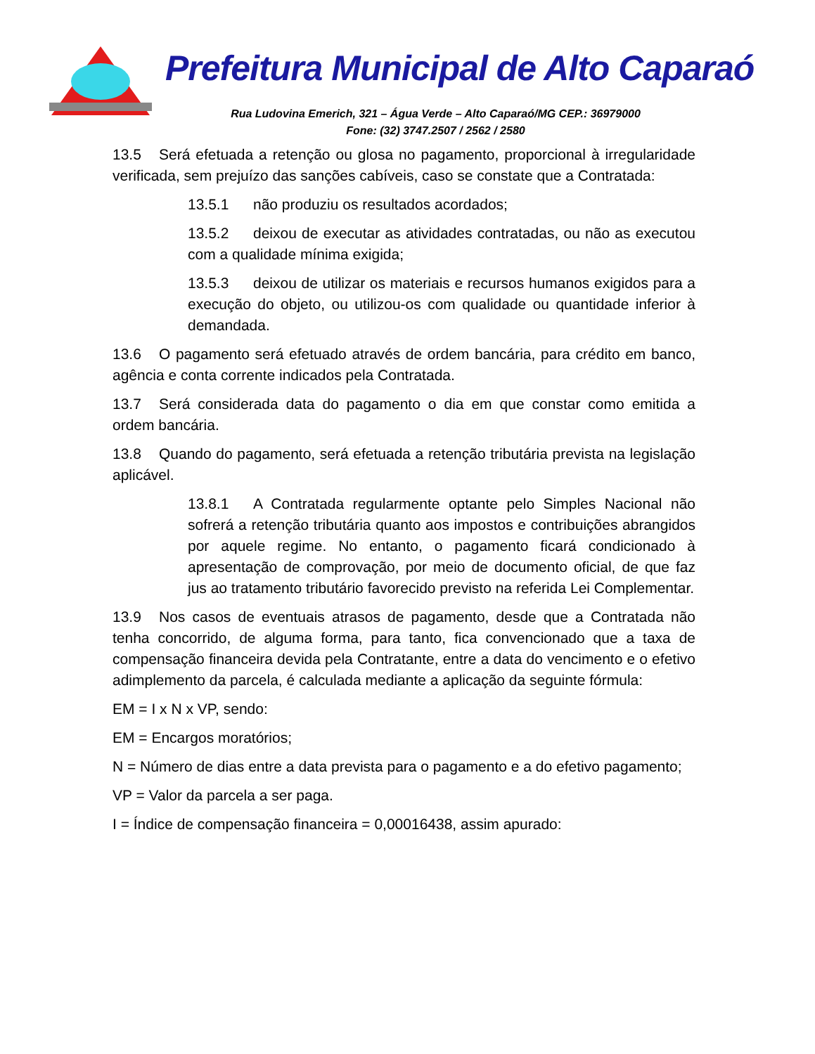Prefeitura Municipal de Alto Caparaó
Rua Ludovina Emerich, 321 – Água Verde – Alto Caparaó/MG CEP.: 36979000
Fone: (32) 3747.2507 / 2562 / 2580
13.5 Será efetuada a retenção ou glosa no pagamento, proporcional à irregularidade verificada, sem prejuízo das sanções cabíveis, caso se constate que a Contratada:
13.5.1 não produziu os resultados acordados;
13.5.2 deixou de executar as atividades contratadas, ou não as executou com a qualidade mínima exigida;
13.5.3 deixou de utilizar os materiais e recursos humanos exigidos para a execução do objeto, ou utilizou-os com qualidade ou quantidade inferior à demandada.
13.6 O pagamento será efetuado através de ordem bancária, para crédito em banco, agência e conta corrente indicados pela Contratada.
13.7 Será considerada data do pagamento o dia em que constar como emitida a ordem bancária.
13.8 Quando do pagamento, será efetuada a retenção tributária prevista na legislação aplicável.
13.8.1 A Contratada regularmente optante pelo Simples Nacional não sofrerá a retenção tributária quanto aos impostos e contribuições abrangidos por aquele regime. No entanto, o pagamento ficará condicionado à apresentação de comprovação, por meio de documento oficial, de que faz jus ao tratamento tributário favorecido previsto na referida Lei Complementar.
13.9 Nos casos de eventuais atrasos de pagamento, desde que a Contratada não tenha concorrido, de alguma forma, para tanto, fica convencionado que a taxa de compensação financeira devida pela Contratante, entre a data do vencimento e o efetivo adimplemento da parcela, é calculada mediante a aplicação da seguinte fórmula:
EM = I x N x VP, sendo:
EM = Encargos moratórios;
N = Número de dias entre a data prevista para o pagamento e a do efetivo pagamento;
VP = Valor da parcela a ser paga.
I = Índice de compensação financeira = 0,00016438, assim apurado: